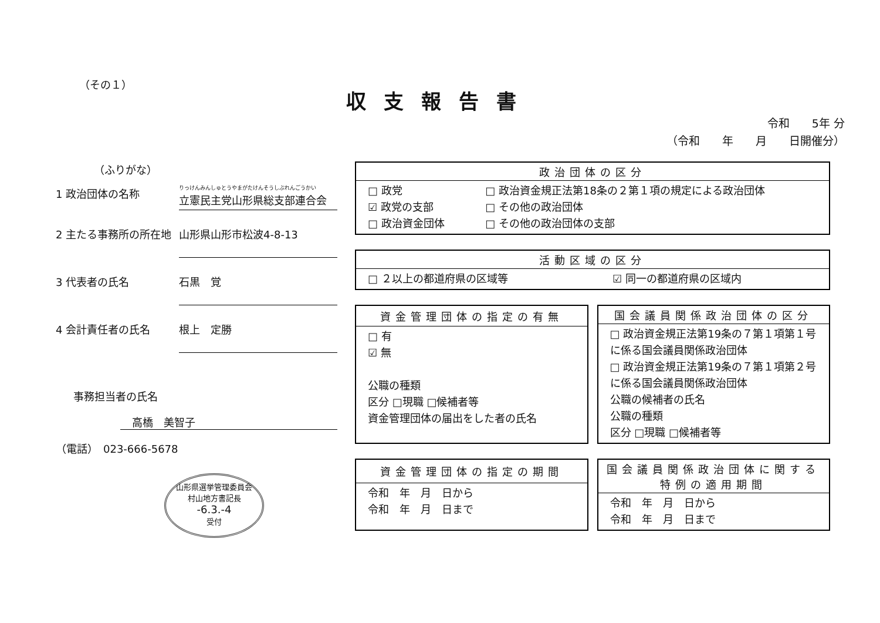（その１）
収支報告書
令和　　5年 分
（令和　　年　　月　　日開催分）
（ふりがな）
1 政治団体の名称 りっけんみんしゅとうやまがたけんそうしぶれんごうかい
立憲民主党山形県総支部連合会
2 主たる事務所の所在地 山形県山形市松波4-8-13
3 代表者の氏名 石黒　覚
4 会計責任者の氏名 根上　定勝
事務担当者の氏名
高橋　美智子
（電話）　023-666-5678
山形県選挙管理委員会
村山地方書記長
-6.3.-4
受付
| 政治団体の区分 | |
| --- | --- |
| □ 政党 ☑ 政党の支部 □ 政治資金団体 | □ 政治資金規正法第18条の２第１項の規定による政治団体 □ その他の政治団体 □ その他の政治団体の支部 |
| 活動区域の区分 | |
| --- | --- |
| □ ２以上の都道府県の区域等 | ☑ 同一の都道府県の区域内 |
| 資金管理団体の指定の有無 |
| --- |
| □ 有 ☑ 無 公職の種類 区分 □現職 □候補者等 資金管理団体の届出をした者の氏名 |
| 国会議員関係政治団体の区分 |
| --- |
| □ 政治資金規正法第19条の７第１項第１号に係る国会議員関係政治団体 □ 政治資金規正法第19条の７第１項第２号に係る国会議員関係政治団体 公職の候補者の氏名 公職の種類 区分 □現職 □候補者等 |
| 資金管理団体の指定の期間 |
| --- |
| 令和 年 月 日から 令和 年 月 日まで |
| 国会議員関係政治団体に関する特例の適用期間 |
| --- |
| 令和 年 月 日から 令和 年 月 日まで |